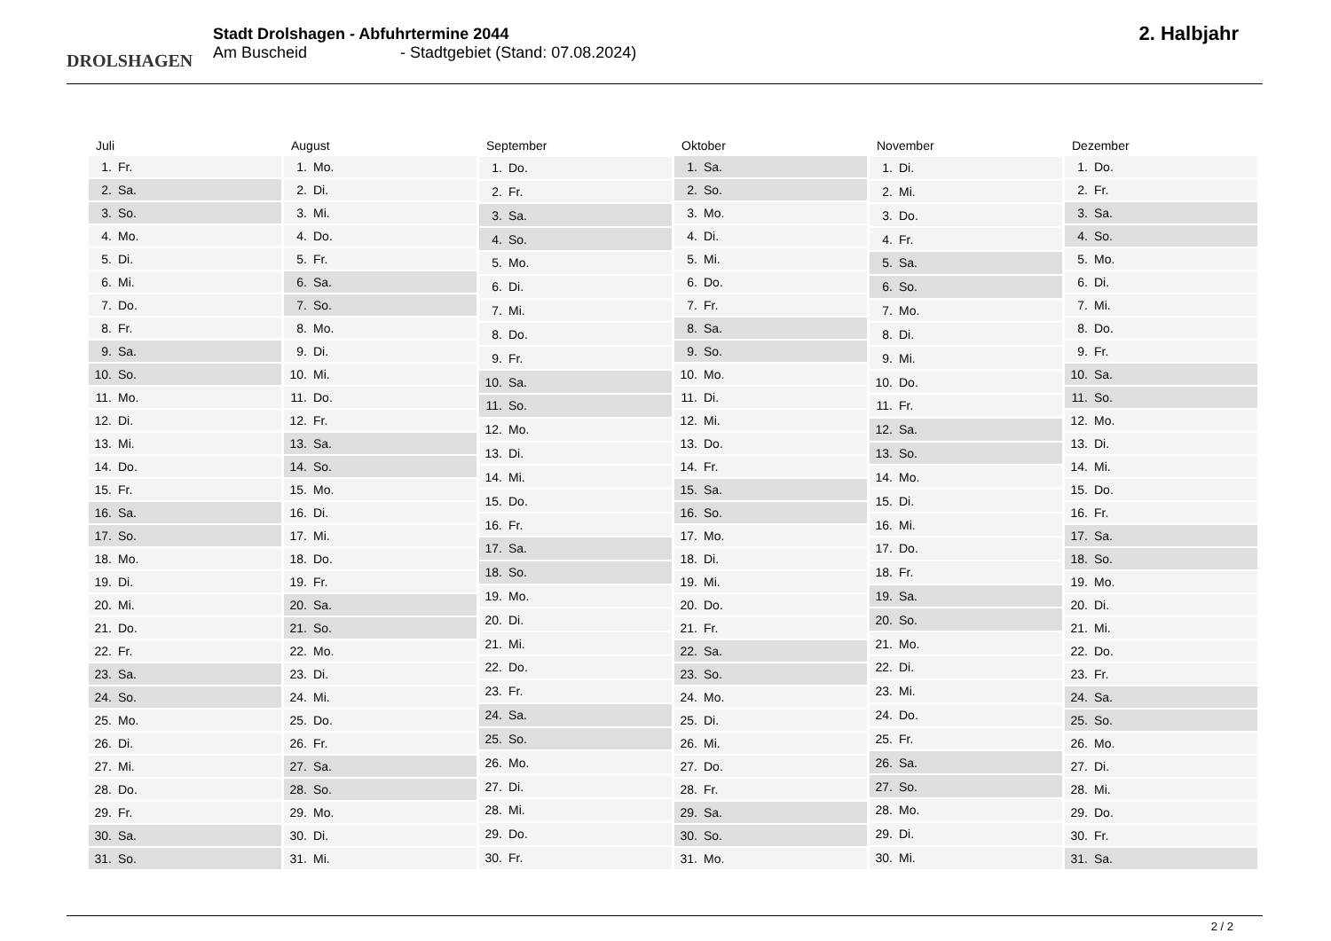DROLSHAGEN
Stadt Drolshagen - Abfuhrtermine 2044
Am Buscheid - Stadtgebiet (Stand: 07.08.2024)
2. Halbjahr
| Juli | |
| --- | --- |
| 1. | Fr. |
| 2. | Sa. |
| 3. | So. |
| 4. | Mo. |
| 5. | Di. |
| 6. | Mi. |
| 7. | Do. |
| 8. | Fr. |
| 9. | Sa. |
| 10. | So. |
| 11. | Mo. |
| 12. | Di. |
| 13. | Mi. |
| 14. | Do. |
| 15. | Fr. |
| 16. | Sa. |
| 17. | So. |
| 18. | Mo. |
| 19. | Di. |
| 20. | Mi. |
| 21. | Do. |
| 22. | Fr. |
| 23. | Sa. |
| 24. | So. |
| 25. | Mo. |
| 26. | Di. |
| 27. | Mi. |
| 28. | Do. |
| 29. | Fr. |
| 30. | Sa. |
| 31. | So. |
| August | |
| --- | --- |
| 1. | Mo. |
| 2. | Di. |
| 3. | Mi. |
| 4. | Do. |
| 5. | Fr. |
| 6. | Sa. |
| 7. | So. |
| 8. | Mo. |
| 9. | Di. |
| 10. | Mi. |
| 11. | Do. |
| 12. | Fr. |
| 13. | Sa. |
| 14. | So. |
| 15. | Mo. |
| 16. | Di. |
| 17. | Mi. |
| 18. | Do. |
| 19. | Fr. |
| 20. | Sa. |
| 21. | So. |
| 22. | Mo. |
| 23. | Di. |
| 24. | Mi. |
| 25. | Do. |
| 26. | Fr. |
| 27. | Sa. |
| 28. | So. |
| 29. | Mo. |
| 30. | Di. |
| 31. | Mi. |
| September | |
| --- | --- |
| 1. | Do. |
| 2. | Fr. |
| 3. | Sa. |
| 4. | So. |
| 5. | Mo. |
| 6. | Di. |
| 7. | Mi. |
| 8. | Do. |
| 9. | Fr. |
| 10. | Sa. |
| 11. | So. |
| 12. | Mo. |
| 13. | Di. |
| 14. | Mi. |
| 15. | Do. |
| 16. | Fr. |
| 17. | Sa. |
| 18. | So. |
| 19. | Mo. |
| 20. | Di. |
| 21. | Mi. |
| 22. | Do. |
| 23. | Fr. |
| 24. | Sa. |
| 25. | So. |
| 26. | Mo. |
| 27. | Di. |
| 28. | Mi. |
| 29. | Do. |
| 30. | Fr. |
| Oktober | |
| --- | --- |
| 1. | Sa. |
| 2. | So. |
| 3. | Mo. |
| 4. | Di. |
| 5. | Mi. |
| 6. | Do. |
| 7. | Fr. |
| 8. | Sa. |
| 9. | So. |
| 10. | Mo. |
| 11. | Di. |
| 12. | Mi. |
| 13. | Do. |
| 14. | Fr. |
| 15. | Sa. |
| 16. | So. |
| 17. | Mo. |
| 18. | Di. |
| 19. | Mi. |
| 20. | Do. |
| 21. | Fr. |
| 22. | Sa. |
| 23. | So. |
| 24. | Mo. |
| 25. | Di. |
| 26. | Mi. |
| 27. | Do. |
| 28. | Fr. |
| 29. | Sa. |
| 30. | So. |
| 31. | Mo. |
| November | |
| --- | --- |
| 1. | Di. |
| 2. | Mi. |
| 3. | Do. |
| 4. | Fr. |
| 5. | Sa. |
| 6. | So. |
| 7. | Mo. |
| 8. | Di. |
| 9. | Mi. |
| 10. | Do. |
| 11. | Fr. |
| 12. | Sa. |
| 13. | So. |
| 14. | Mo. |
| 15. | Di. |
| 16. | Mi. |
| 17. | Do. |
| 18. | Fr. |
| 19. | Sa. |
| 20. | So. |
| 21. | Mo. |
| 22. | Di. |
| 23. | Mi. |
| 24. | Do. |
| 25. | Fr. |
| 26. | Sa. |
| 27. | So. |
| 28. | Mo. |
| 29. | Di. |
| 30. | Mi. |
| Dezember | |
| --- | --- |
| 1. | Do. |
| 2. | Fr. |
| 3. | Sa. |
| 4. | So. |
| 5. | Mo. |
| 6. | Di. |
| 7. | Mi. |
| 8. | Do. |
| 9. | Fr. |
| 10. | Sa. |
| 11. | So. |
| 12. | Mo. |
| 13. | Di. |
| 14. | Mi. |
| 15. | Do. |
| 16. | Fr. |
| 17. | Sa. |
| 18. | So. |
| 19. | Mo. |
| 20. | Di. |
| 21. | Mi. |
| 22. | Do. |
| 23. | Fr. |
| 24. | Sa. |
| 25. | So. |
| 26. | Mo. |
| 27. | Di. |
| 28. | Mi. |
| 29. | Do. |
| 30. | Fr. |
| 31. | Sa. |
2 / 2